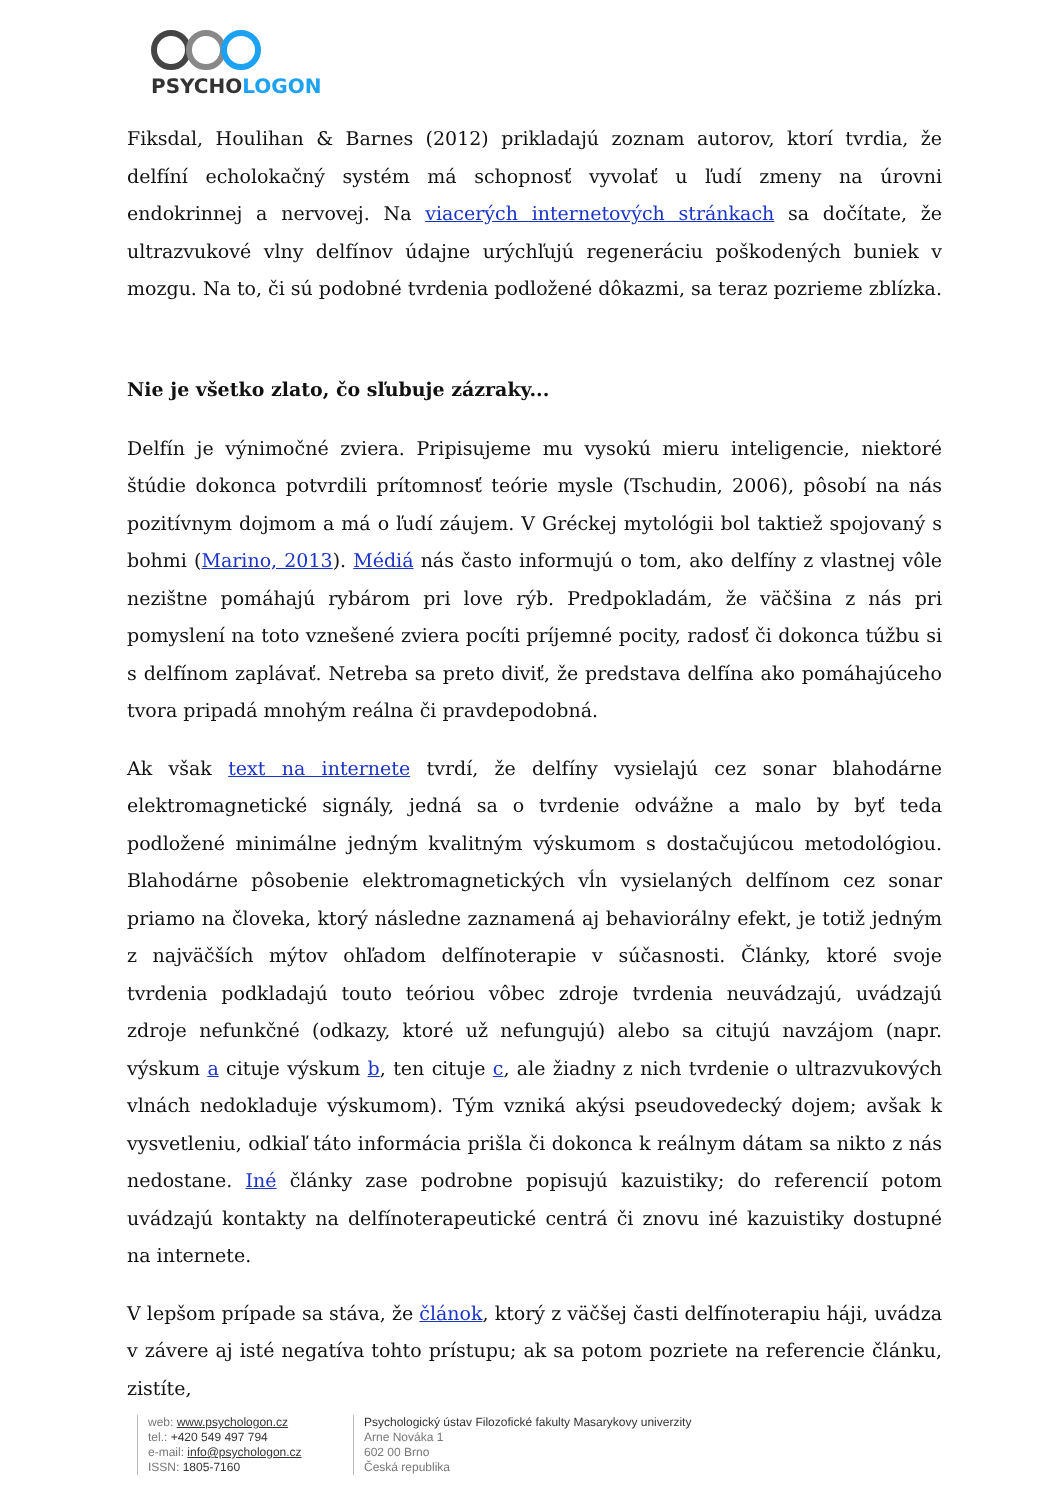PSYCHOLOGON
Fiksdal, Houlihan & Barnes (2012) prikladajú zoznam autorov, ktorí tvrdia, že delfíní echolokačný systém má schopnosť vyvolať u ľudí zmeny na úrovni endokrinnej a nervovej. Na viacerých internetových stránkach sa dočítate, že ultrazvukové vlny delfínov údajne urýchľujú regeneráciu poškodených buniek v mozgu. Na to, či sú podobné tvrdenia podložené dôkazmi, sa teraz pozrieme zblízka.
Nie je všetko zlato, čo sľubuje zázraky...
Delfín je výnimočné zviera. Pripisujeme mu vysokú mieru inteligencie, niektoré štúdie dokonca potvrdili prítomnosť teórie mysle (Tschudin, 2006), pôsobí na nás pozitívnym dojmom a má o ľudí záujem. V Gréckej mytológii bol taktiež spojovaný s bohmi (Marino, 2013). Médiá nás často informujú o tom, ako delfíny z vlastnej vôle nezištne pomáhajú rybárom pri love rýb. Predpokladám, že väčšina z nás pri pomyslení na toto vznešené zviera pocíti príjemné pocity, radosť či dokonca túžbu si s delfínom zaplávať. Netreba sa preto diviť, že predstava delfína ako pomáhajúceho tvora pripadá mnohým reálna či pravdepodobná.
Ak však text na internete tvrdí, že delfíny vysielajú cez sonar blahodárne elektromagnetické signály, jedná sa o tvrdenie odvážne a malo by byť teda podložené minimálne jedným kvalitným výskumom s dostačujúcou metodológiou. Blahodárne pôsobenie elektromagnetických vĺn vysielaných delfínom cez sonar priamo na človeka, ktorý následne zaznamená aj behaviorálny efekt, je totiž jedným z najväčších mýtov ohľadom delfínoterapie v súčasnosti. Články, ktoré svoje tvrdenia podkladajú touto teóriou vôbec zdroje tvrdenia neuvádzajú, uvádzajú zdroje nefunkčné (odkazy, ktoré už nefungujú) alebo sa citujú navzájom (napr. výskum a cituje výskum b, ten cituje c, ale žiadny z nich tvrdenie o ultrazvukových vlnách nedokladuje výskumom). Tým vzniká akýsi pseudovedecký dojem; avšak k vysvetleniu, odkiaľ táto informácia prišla či dokonca k reálnym dátam sa nikto z nás nedostane. Iné články zase podrobne popisujú kazuistiky; do referencií potom uvádzajú kontakty na delfínoterapeutické centrá či znovu iné kazuistiky dostupné na internete.
V lepšom prípade sa stáva, že článok, ktorý z väčšej časti delfínoterapiu háji, uvádza v závere aj isté negatíva tohto prístupu; ak sa potom pozriete na referencie článku, zistíte,
web: www.psychologon.cz
tel.: +420 549 497 794
e-mail: info@psychologon.cz
ISSN: 1805-7160
Psychologický ústav Filozofické fakulty Masarykovy univerzity
Arne Nováka 1
602 00 Brno
Česká republika